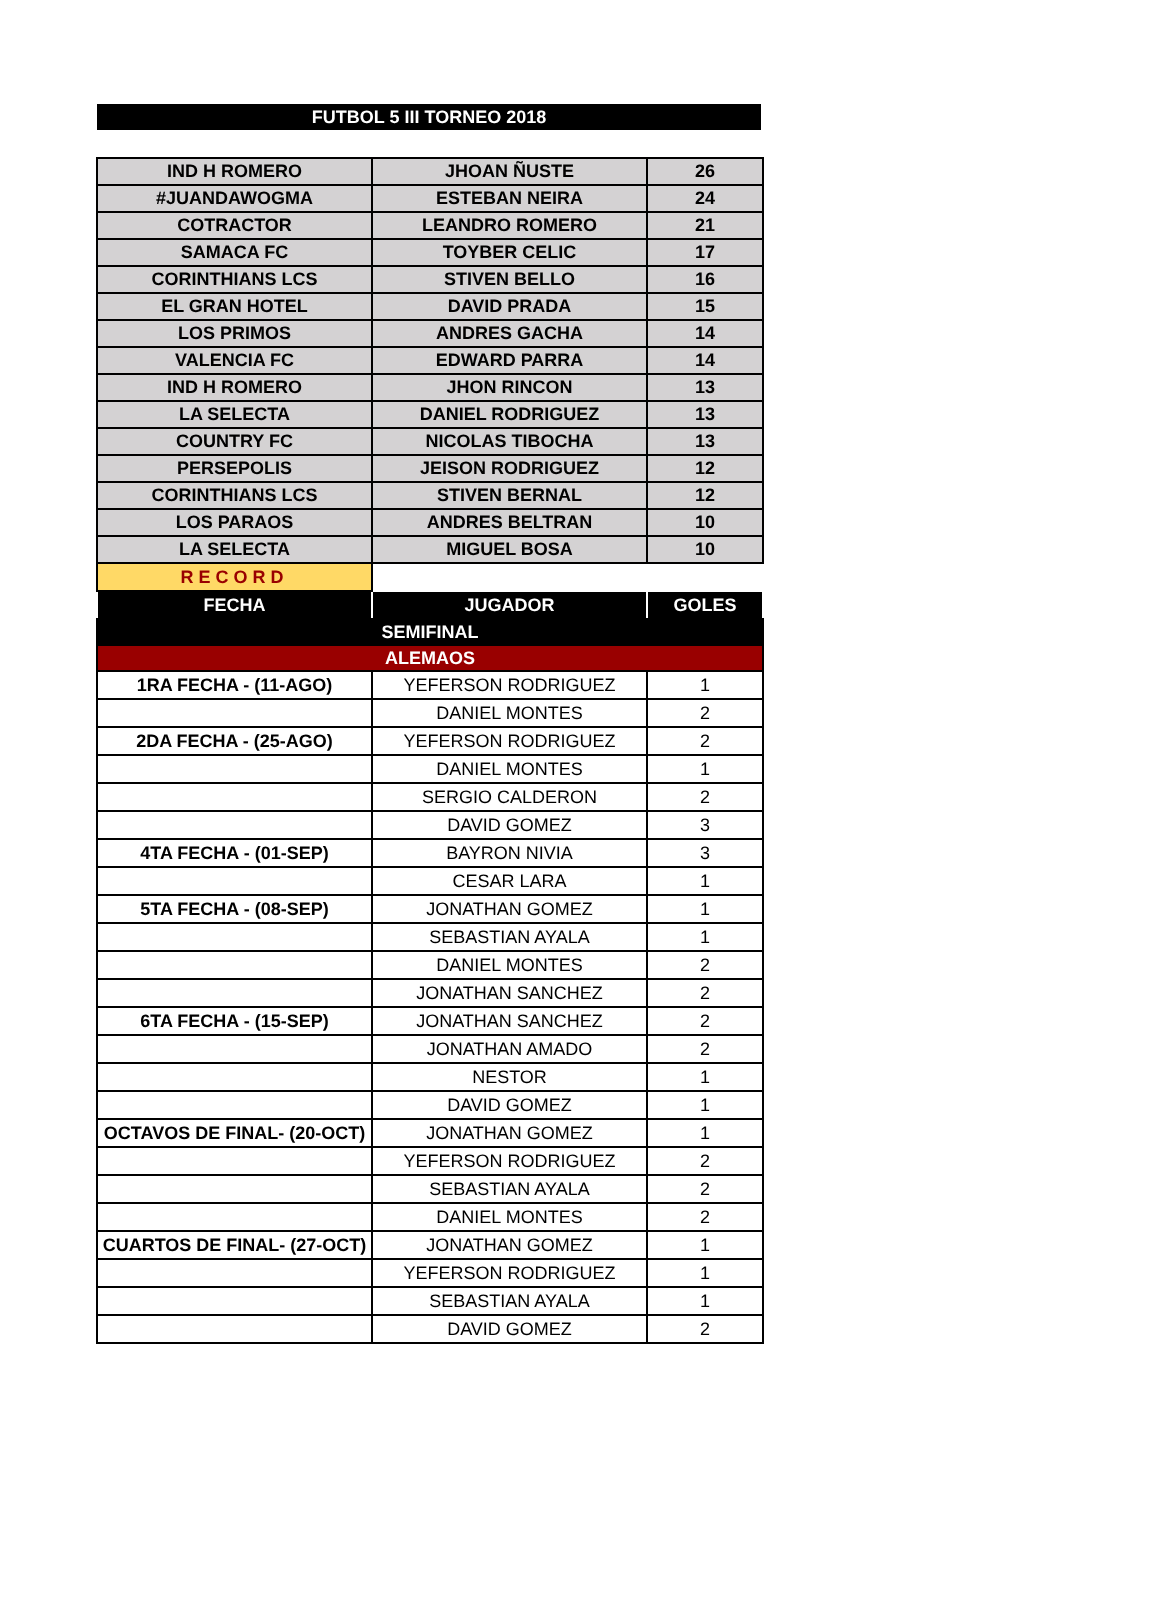FUTBOL 5 III TORNEO 2018
| IND H ROMERO | JHOAN ÑUSTE | 26 |
| #JUANDAWOGMA | ESTEBAN NEIRA | 24 |
| COTRACTOR | LEANDRO ROMERO | 21 |
| SAMACA FC | TOYBER CELIC | 17 |
| CORINTHIANS LCS | STIVEN BELLO | 16 |
| EL GRAN HOTEL | DAVID PRADA | 15 |
| LOS PRIMOS | ANDRES GACHA | 14 |
| VALENCIA FC | EDWARD PARRA | 14 |
| IND H ROMERO | JHON RINCON | 13 |
| LA SELECTA | DANIEL RODRIGUEZ | 13 |
| COUNTRY FC | NICOLAS TIBOCHA | 13 |
| PERSEPOLIS | JEISON RODRIGUEZ | 12 |
| CORINTHIANS LCS | STIVEN BERNAL | 12 |
| LOS PARAOS | ANDRES BELTRAN | 10 |
| LA SELECTA | MIGUEL BOSA | 10 |
| RECORD | | |
| FECHA | JUGADOR | GOLES |
| SEMIFINAL | | |
| ALEMAOS | | |
| 1RA FECHA - (11-AGO) | YEFERSON RODRIGUEZ | 1 |
| | DANIEL MONTES | 2 |
| 2DA FECHA - (25-AGO) | YEFERSON RODRIGUEZ | 2 |
| | DANIEL MONTES | 1 |
| | SERGIO CALDERON | 2 |
| | DAVID GOMEZ | 3 |
| 4TA FECHA - (01-SEP) | BAYRON NIVIA | 3 |
| | CESAR LARA | 1 |
| 5TA FECHA - (08-SEP) | JONATHAN GOMEZ | 1 |
| | SEBASTIAN AYALA | 1 |
| | DANIEL MONTES | 2 |
| | JONATHAN SANCHEZ | 2 |
| 6TA FECHA - (15-SEP) | JONATHAN SANCHEZ | 2 |
| | JONATHAN AMADO | 2 |
| | NESTOR | 1 |
| | DAVID GOMEZ | 1 |
| OCTAVOS DE FINAL- (20-OCT) | JONATHAN GOMEZ | 1 |
| | YEFERSON RODRIGUEZ | 2 |
| | SEBASTIAN AYALA | 2 |
| | DANIEL MONTES | 2 |
| CUARTOS DE FINAL- (27-OCT) | JONATHAN GOMEZ | 1 |
| | YEFERSON RODRIGUEZ | 1 |
| | SEBASTIAN AYALA | 1 |
| | DAVID GOMEZ | 2 |